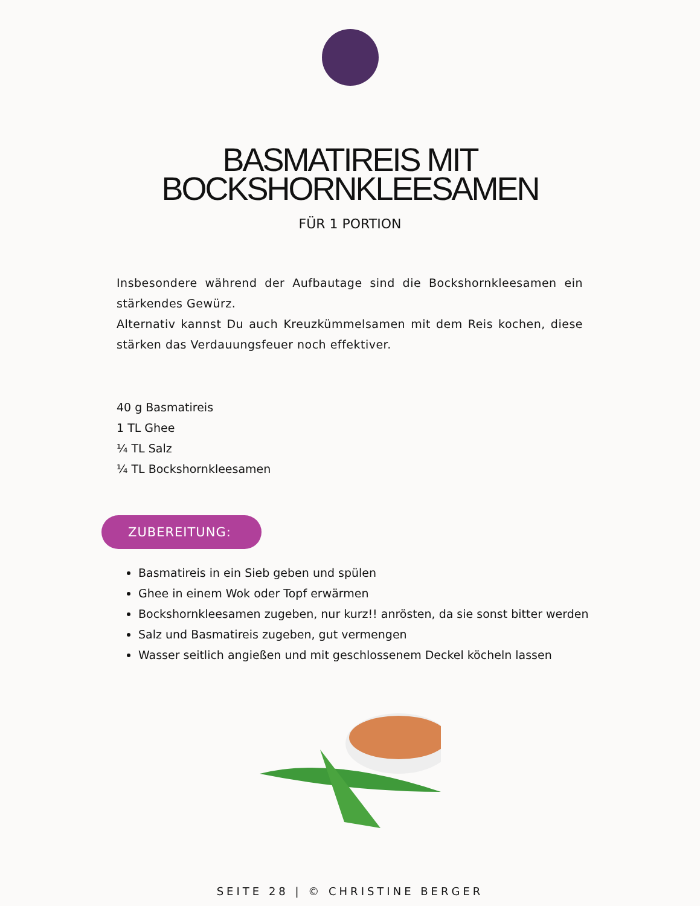BASMATIREIS MIT
BOCKSHORNKLEESAMEN
FÜR 1 PORTION
Insbesondere während der Aufbautage sind die Bockshornkleesamen ein stärkendes Gewürz.
Alternativ kannst Du auch Kreuzkümmelsamen mit dem Reis kochen, diese stärken das Verdauungsfeuer noch effektiver.
40 g Basmatireis
1 TL Ghee
¼ TL Salz
¼ TL Bockshornkleesamen
ZUBEREITUNG:
Basmatireis in ein Sieb geben und spülen
Ghee in einem Wok oder Topf erwärmen
Bockshornkleesamen zugeben, nur kurz!! anrösten, da sie sonst bitter werden
Salz und Basmatireis zugeben, gut vermengen
Wasser seitlich angießen und mit geschlossenem Deckel köcheln lassen
SEITE 28 | © CHRISTINE BERGER